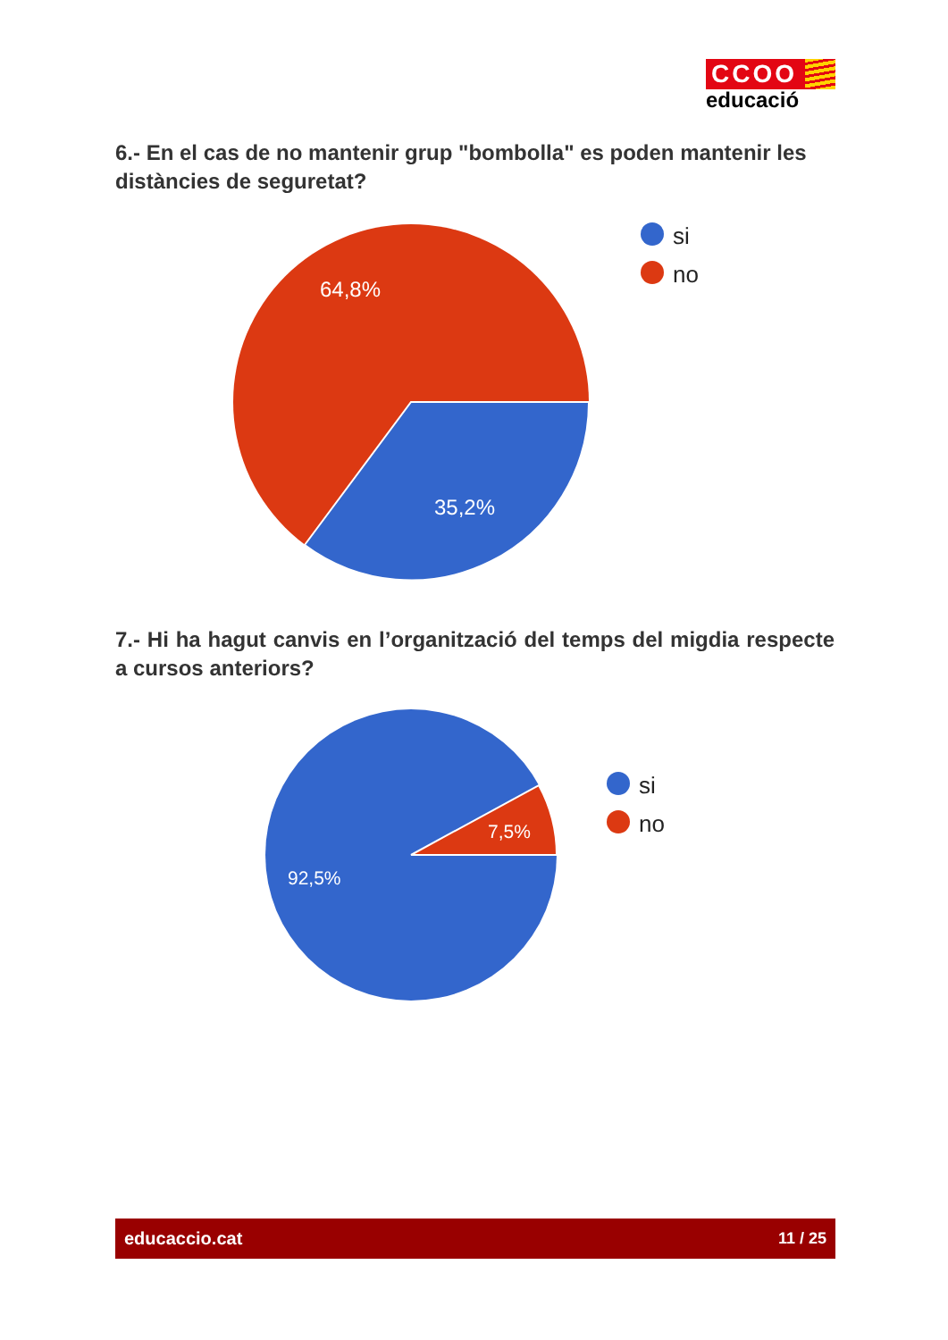CCOO
educació
6.- En el cas de no mantenir grup "bombolla" es poden mantenir les distàncies de seguretat?
64,8%
35,2%
si
no
7.- Hi ha hagut canvis en l’organització del temps del migdia respecte a cursos anteriors?
7,5%
92,5%
si
no
educaccio.cat 11 / 25